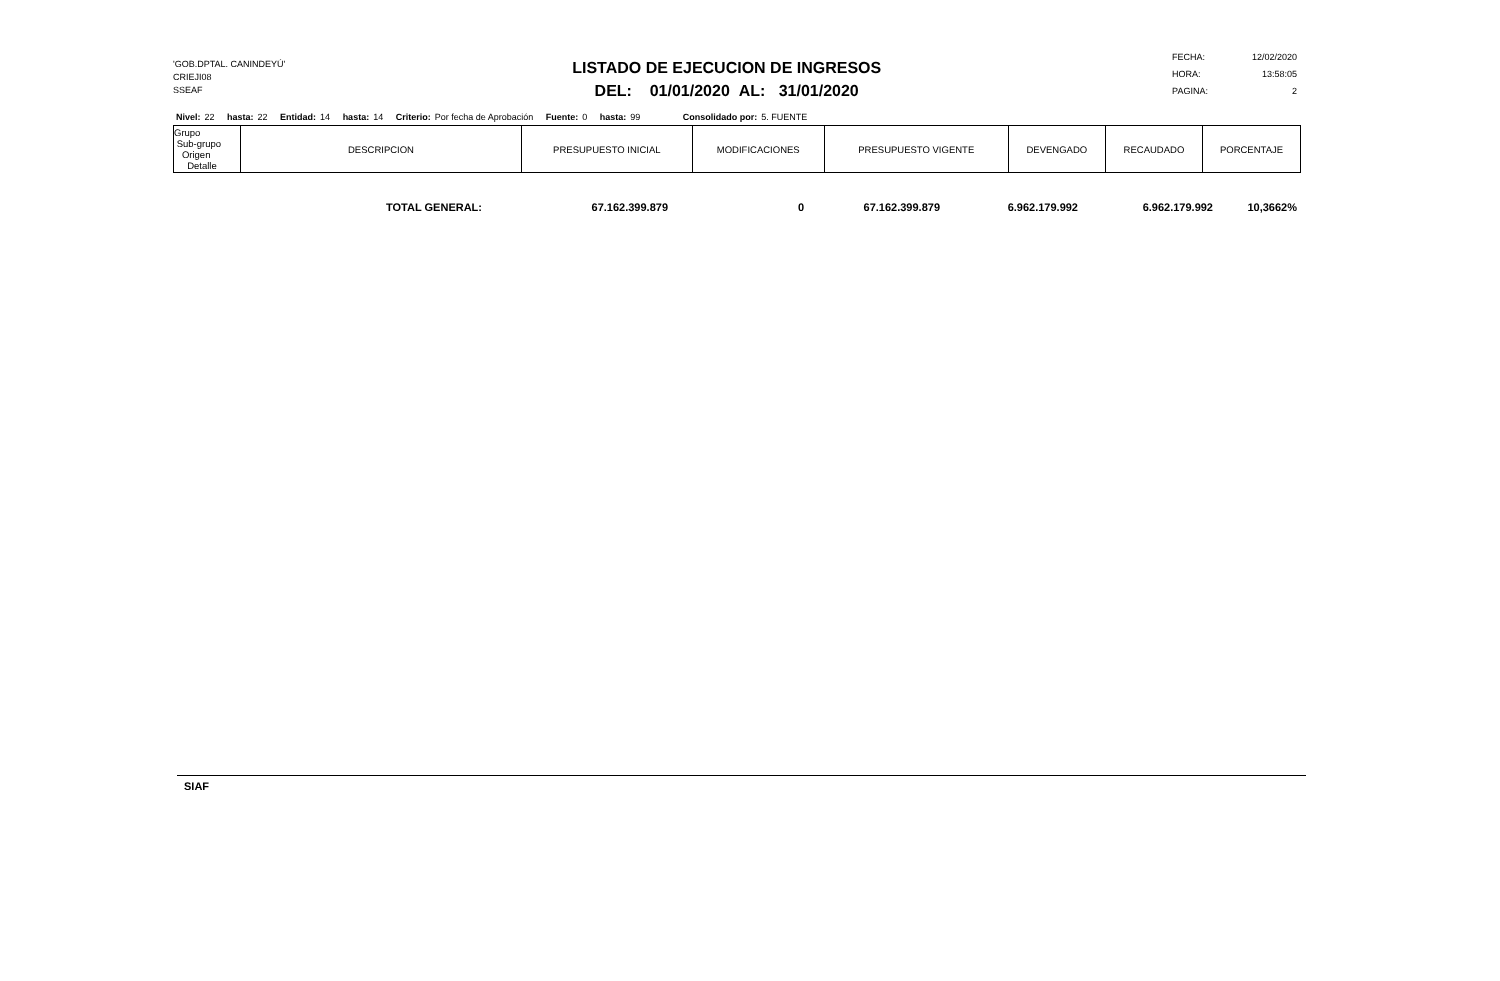'GOB.DPTAL. CANINDEYÚ'
CRIEJI08
SSEAF
LISTADO DE EJECUCION DE INGRESOS
DEL: 01/01/2020 AL: 31/01/2020
| FECHA: | 12/02/2020 |
| HORA: | 13:58:05 |
| PAGINA: | 2 |
Nivel: 22 hasta: 22 Entidad: 14 hasta: 14 Criterio: Por fecha de Aprobación Fuente: 0 hasta: 99 Consolidado por: 5. FUENTE
| Grupo Sub-grupo Origen Detalle | DESCRIPCION | PRESUPUESTO INICIAL | MODIFICACIONES | PRESUPUESTO VIGENTE | DEVENGADO | RECAUDADO | PORCENTAJE |
| --- | --- | --- | --- | --- | --- | --- | --- |
| TOTAL GENERAL: | 67.162.399.879 | 0 | 67.162.399.879 | 6.962.179.992 | 6.962.179.992 | 10,3662% |
SIAF